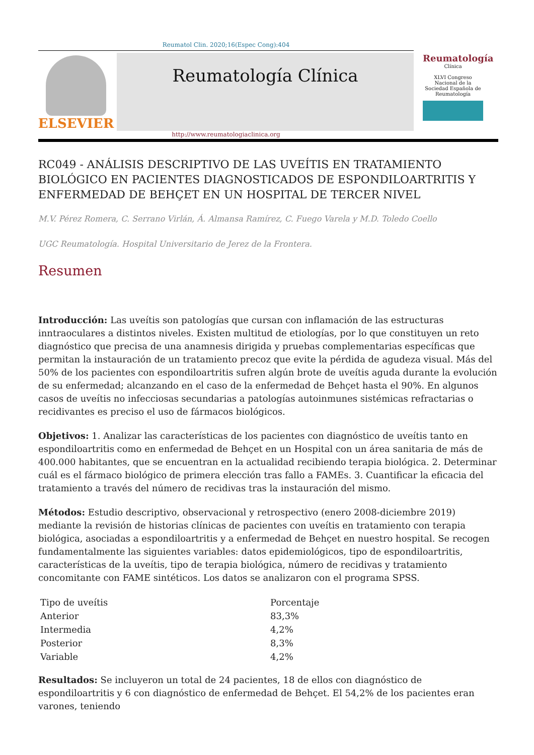Reumatol Clin. 2020;16(Espec Cong):404
ELSEVIER
Reumatología Clínica
Reumatología
Clínica
XLVI Congreso Nacional de la Sociedad Española de Reumatología
http://www.reumatologiaclinica.org
RC049 - ANÁLISIS DESCRIPTIVO DE LAS UVEÍTIS EN TRATAMIENTO BIOLÓGICO EN PACIENTES DIAGNOSTICADOS DE ESPONDILOARTRITIS Y ENFERMEDAD DE BEHÇET EN UN HOSPITAL DE TERCER NIVEL
M.V. Pérez Romera, C. Serrano Virlán, Á. Almansa Ramírez, C. Fuego Varela y M.D. Toledo Coello
UGC Reumatología. Hospital Universitario de Jerez de la Frontera.
Resumen
Introducción: Las uveítis son patologías que cursan con inflamación de las estructuras inntraoculares a distintos niveles. Existen multitud de etiologías, por lo que constituyen un reto diagnóstico que precisa de una anamnesis dirigida y pruebas complementarias específicas que permitan la instauración de un tratamiento precoz que evite la pérdida de agudeza visual. Más del 50% de los pacientes con espondiloartritis sufren algún brote de uveítis aguda durante la evolución de su enfermedad; alcanzando en el caso de la enfermedad de Behçet hasta el 90%. En algunos casos de uveítis no infecciosas secundarias a patologías autoinmunes sistémicas refractarias o recidivantes es preciso el uso de fármacos biológicos.
Objetivos: 1. Analizar las características de los pacientes con diagnóstico de uveítis tanto en espondiloartritis como en enfermedad de Behçet en un Hospital con un área sanitaria de más de 400.000 habitantes, que se encuentran en la actualidad recibiendo terapia biológica. 2. Determinar cuál es el fármaco biológico de primera elección tras fallo a FAMEs. 3. Cuantificar la eficacia del tratamiento a través del número de recidivas tras la instauración del mismo.
Métodos: Estudio descriptivo, observacional y retrospectivo (enero 2008-diciembre 2019) mediante la revisión de historias clínicas de pacientes con uveítis en tratamiento con terapia biológica, asociadas a espondiloartritis y a enfermedad de Behçet en nuestro hospital. Se recogen fundamentalmente las siguientes variables: datos epidemiológicos, tipo de espondiloartritis, características de la uveítis, tipo de terapia biológica, número de recidivas y tratamiento concomitante con FAME sintéticos. Los datos se analizaron con el programa SPSS.
| Tipo de uveítis | Porcentaje |
| Anterior | 83,3% |
| Intermedia | 4,2% |
| Posterior | 8,3% |
| Variable | 4,2% |
Resultados: Se incluyeron un total de 24 pacientes, 18 de ellos con diagnóstico de espondiloartritis y 6 con diagnóstico de enfermedad de Behçet. El 54,2% de los pacientes eran varones, teniendo